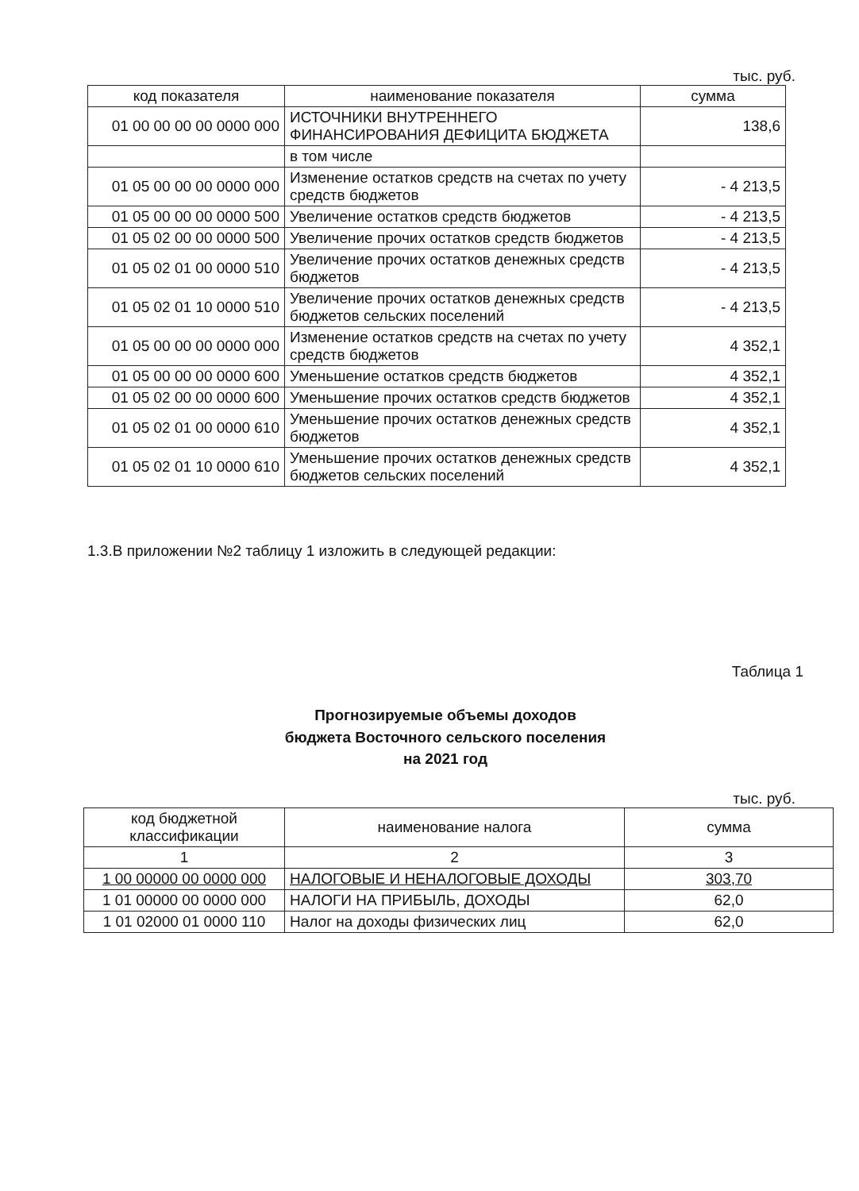тыс. руб.
| код показателя | наименование показателя | сумма |
| --- | --- | --- |
| 01 00 00 00 00 0000 000 | ИСТОЧНИКИ ВНУТРЕННЕГО ФИНАНСИРОВАНИЯ ДЕФИЦИТА БЮДЖЕТА | 138,6 |
| | в том числе | |
| 01 05 00 00 00 0000 000 | Изменение остатков средств на счетах по учету средств бюджетов | - 4 213,5 |
| 01 05 00 00 00 0000 500 | Увеличение остатков средств бюджетов | - 4 213,5 |
| 01 05 02 00 00 0000 500 | Увеличение прочих остатков средств бюджетов | - 4 213,5 |
| 01 05 02 01 00 0000 510 | Увеличение прочих остатков денежных средств бюджетов | - 4 213,5 |
| 01 05 02 01 10 0000 510 | Увеличение прочих остатков денежных средств бюджетов сельских поселений | - 4 213,5 |
| 01 05 00 00 00 0000 000 | Изменение остатков средств на счетах по учету средств бюджетов | 4 352,1 |
| 01 05 00 00 00 0000 600 | Уменьшение остатков средств бюджетов | 4 352,1 |
| 01 05 02 00 00 0000 600 | Уменьшение прочих остатков средств бюджетов | 4 352,1 |
| 01 05 02 01 00 0000 610 | Уменьшение прочих остатков денежных средств бюджетов | 4 352,1 |
| 01 05 02 01 10 0000 610 | Уменьшение прочих остатков денежных средств бюджетов сельских поселений | 4 352,1 |
1.3.В приложении №2 таблицу 1 изложить в следующей редакции:
Таблица 1
Прогнозируемые объемы доходов
бюджета Восточного сельского поселения
на 2021 год
тыс. руб.
| код бюджетной классификации | наименование налога | сумма |
| --- | --- | --- |
| 1 | 2 | 3 |
| 1 00 00000 00 0000 000 | НАЛОГОВЫЕ И НЕНАЛОГОВЫЕ ДОХОДЫ | 303,70 |
| 1 01 00000 00 0000 000 | НАЛОГИ НА ПРИБЫЛЬ, ДОХОДЫ | 62,0 |
| 1 01 02000 01 0000 110 | Налог на доходы физических лиц | 62,0 |